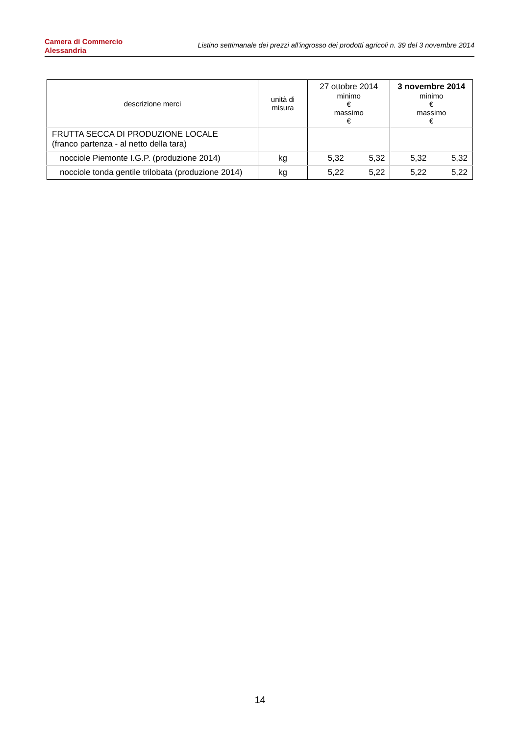Camera di Commercio
Alessandria
Listino settimanale dei prezzi all'ingrosso dei prodotti agricoli n. 39 del 3 novembre 2014
| descrizione merci | unità di misura | 27 ottobre 2014 minimo € massimo € | | 3 novembre 2014 minimo € massimo € | |
| --- | --- | --- | --- | --- | --- |
| FRUTTA SECCA DI PRODUZIONE LOCALE (franco partenza - al netto della tara) | | | | | |
| nocciole Piemonte I.G.P. (produzione 2014) | kg | 5,32 | 5,32 | 5,32 | 5,32 |
| nocciole tonda gentile trilobata (produzione 2014) | kg | 5,22 | 5,22 | 5,22 | 5,22 |
14